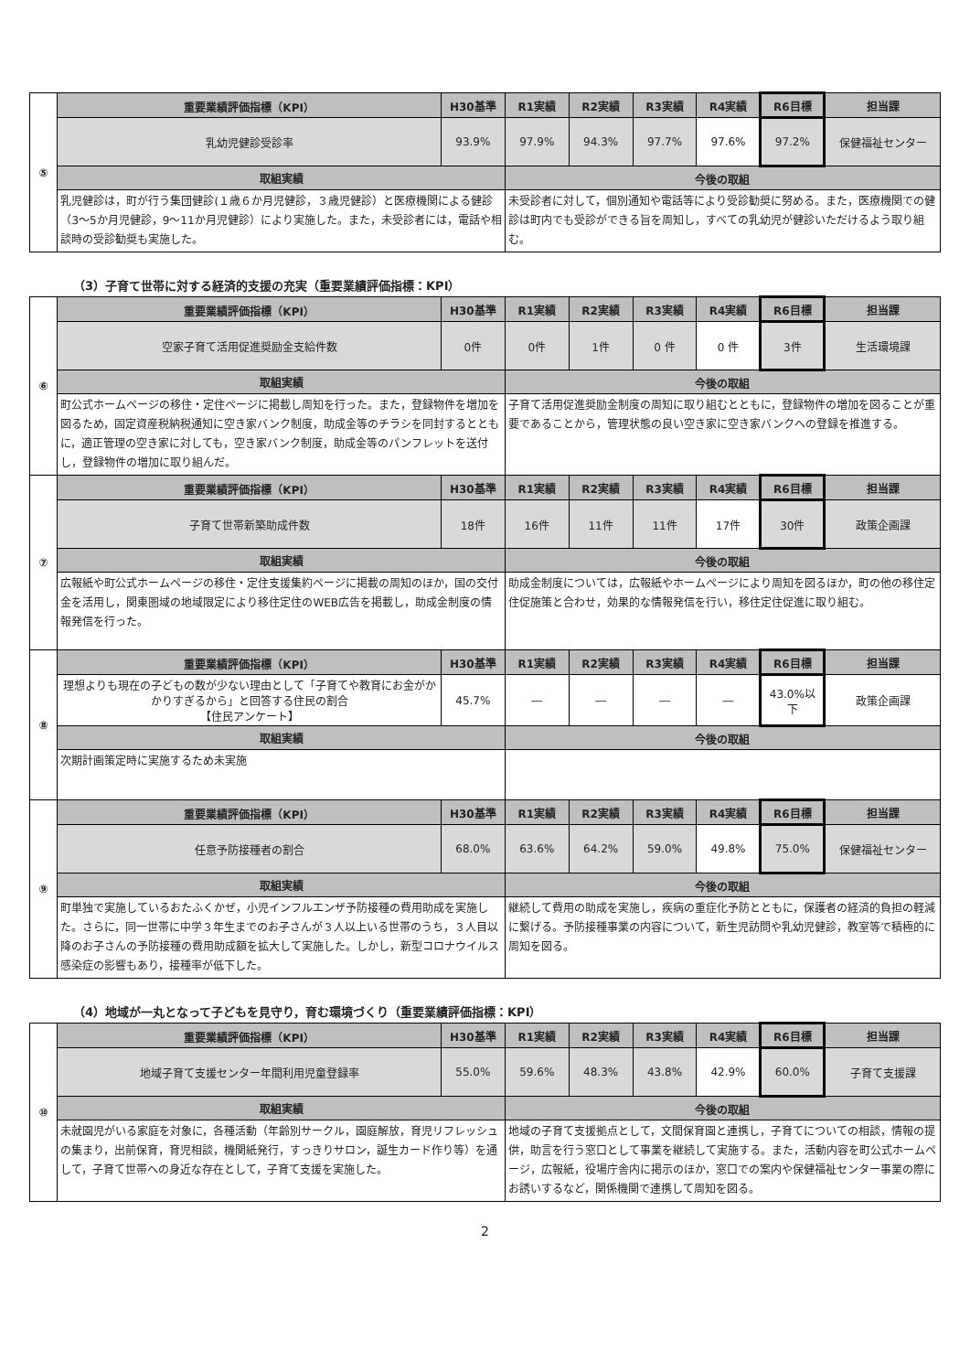| ⑤ | 重要業績評価指標（KPI） | H30基準 | R1実績 | R2実績 | R3実績 | R4実績 | R6目標 | 担当課 |
| | 乳幼児健診受診率 | 93.9% | 97.9% | 94.3% | 97.7% | 97.6% | 97.2% | 保健福祉センター |
| | 取組実績 | | 今後の取組 | | | | | |
| | 乳児健診は，町が行う集団健診(１歳６か月児健診，３歳児健診）と医療機関による健診（3～5か月児健診，9～11か月児健診）により実施した。また，未受診者には，電話や相談時の受診勧奨も実施した。 | | 未受診者に対して，個別通知や電話等により受診勧奨に努める。また，医療機関での健診は町内でも受診ができる旨を周知し，すべての乳幼児が健診いただけるよう取り組む。 | | | | | |
（3）子育て世帯に対する経済的支援の充実（重要業績評価指標：KPI）
| ⑥ | 重要業績評価指標（KPI） | H30基準 | R1実績 | R2実績 | R3実績 | R4実績 | R6目標 | 担当課 |
| | 空家子育て活用促進奨励金支給件数 | 0件 | 0件 | 1件 | 0 件 | 0 件 | 3件 | 生活環境課 |
| | 取組実績 | | 今後の取組 | | | | | |
| | 町公式ホームページの移住・定住ページに掲載し周知を行った。また，登録物件を増加を図るため，固定資産税納税通知に空き家バンク制度，助成金等のチラシを同封するとともに，適正管理の空き家に対しても，空き家バンク制度，助成金等のパンフレットを送付し，登録物件の増加に取り組んだ。 | | 子育て活用促進奨励金制度の周知に取り組むとともに，登録物件の増加を図ることが重要であることから，管理状態の良い空き家に空き家バンクへの登録を推進する。 | | | | | |
| ⑦ | 重要業績評価指標（KPI） | H30基準 | R1実績 | R2実績 | R3実績 | R4実績 | R6目標 | 担当課 |
| | 子育て世帯新築助成件数 | 18件 | 16件 | 11件 | 11件 | 17件 | 30件 | 政策企画課 |
| | 取組実績 | | 今後の取組 | | | | | |
| | 広報紙や町公式ホームページの移住・定住支援集約ページに掲載の周知のほか，国の交付金を活用し，関東圏域の地域限定により移住定住のWEB広告を掲載し，助成金制度の情報発信を行った。 | | 助成金制度については，広報紙やホームページにより周知を図るほか，町の他の移住定住促施策と合わせ，効果的な情報発信を行い，移住定住促進に取り組む。 | | | | | |
| ⑧ | 重要業績評価指標（KPI） | H30基準 | R1実績 | R2実績 | R3実績 | R4実績 | R6目標 | 担当課 |
| | 理想よりも現在の子どもの数が少ない理由として「子育てや教育にお金がかかりすぎるから」と回答する住民の割合 【住民アンケート】 | 45.7% | ― | ― | ― | ― | 43.0%以下 | 政策企画課 |
| | 取組実績 | | 今後の取組 | | | | | |
| | 次期計画策定時に実施するため未実施 | | | | | | | |
| ⑨ | 重要業績評価指標（KPI） | H30基準 | R1実績 | R2実績 | R3実績 | R4実績 | R6目標 | 担当課 |
| | 任意予防接種者の割合 | 68.0% | 63.6% | 64.2% | 59.0% | 49.8% | 75.0% | 保健福祉センター |
| | 取組実績 | | 今後の取組 | | | | | |
| | 町単独で実施しているおたふくかぜ，小児インフルエンザ予防接種の費用助成を実施した。さらに，同一世帯に中学３年生までのお子さんが３人以上いる世帯のうち，３人目以降のお子さんの予防接種の費用助成額を拡大して実施した。しかし，新型コロナウイルス感染症の影響もあり，接種率が低下した。 | | 継続して費用の助成を実施し，疾病の重症化予防とともに，保護者の経済的負担の軽減に繋げる。予防接種事業の内容について，新生児訪問や乳幼児健診，教室等で積極的に周知を図る。 | | | | | |
（4）地域が一丸となって子どもを見守り，育む環境づくり（重要業績評価指標：KPI）
| ⑩ | 重要業績評価指標（KPI） | H30基準 | R1実績 | R2実績 | R3実績 | R4実績 | R6目標 | 担当課 |
| | 地域子育て支援センター年間利用児童登録率 | 55.0% | 59.6% | 48.3% | 43.8% | 42.9% | 60.0% | 子育て支援課 |
| | 取組実績 | | 今後の取組 | | | | | |
| | 未就園児がいる家庭を対象に，各種活動（年齢別サークル，園庭解放，育児リフレッシュの集まり，出前保育，育児相談，機関紙発行，すっきりサロン，誕生カード作り等）を通して，子育て世帯への身近な存在として，子育て支援を実施した。 | | 地域の子育て支援拠点として，文間保育園と連携し，子育てについての相談，情報の提供，助言を行う窓口として事業を継続して実施する。また，活動内容を町公式ホームページ，広報紙，役場庁舎内に掲示のほか，窓口での案内や保健福祉センター事業の際にお誘いするなど，関係機関で連携して周知を図る。 | | | | | |
2